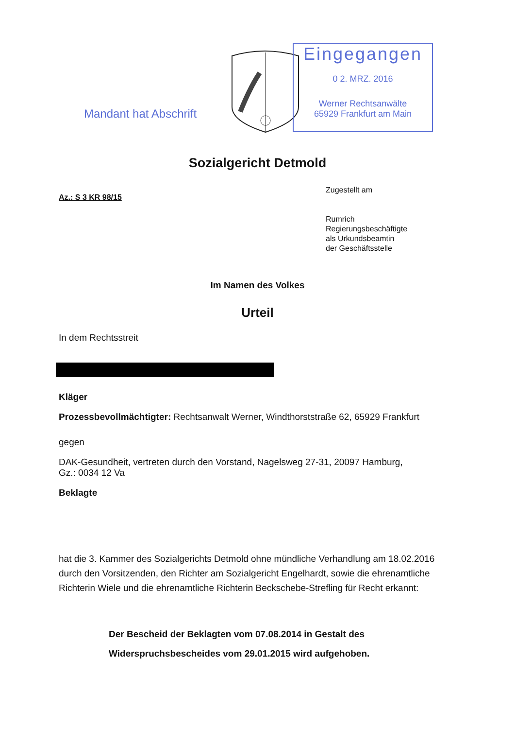Mandant hat Abschrift
Eingegangen
0 2. MRZ. 2016
Werner Rechtsanwälte
65929 Frankfurt am Main
Sozialgericht Detmold
Az.: S 3 KR 98/15
Zugestellt am
Rumrich
Regierungsbeschäftigte
als Urkundsbeamtin
der Geschäftsstelle
Im Namen des Volkes
Urteil
In dem Rechtsstreit
Kläger
Prozessbevollmächtigter: Rechtsanwalt Werner, Windthorststraße 62, 65929 Frankfurt
gegen
DAK-Gesundheit, vertreten durch den Vorstand, Nagelsweg 27-31, 20097 Hamburg,
Gz.: 0034 12 Va
Beklagte
hat die 3. Kammer des Sozialgerichts Detmold ohne mündliche Verhandlung am 18.02.2016 durch den Vorsitzenden, den Richter am Sozialgericht Engelhardt, sowie die ehrenamtliche Richterin Wiele und die ehrenamtliche Richterin Beckschebe-Strefling für Recht erkannt:
Der Bescheid der Beklagten vom 07.08.2014 in Gestalt des
Widerspruchsbescheides vom 29.01.2015 wird aufgehoben.